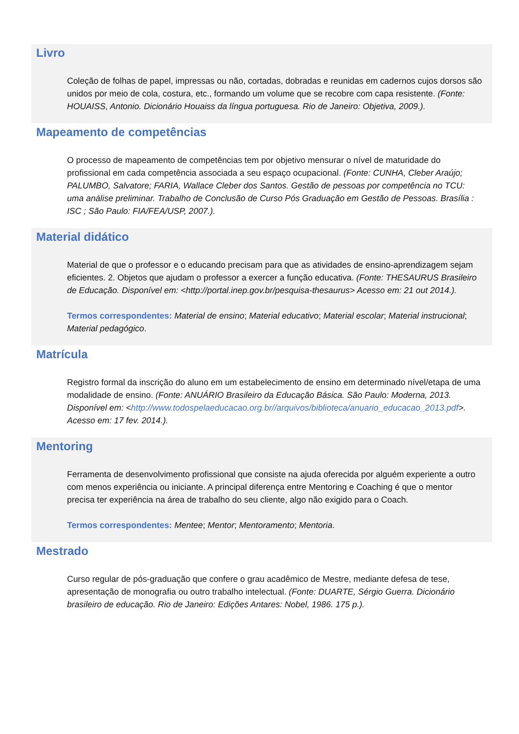Livro
Coleção de folhas de papel, impressas ou não, cortadas, dobradas e reunidas em cadernos cujos dorsos são unidos por meio de cola, costura, etc., formando um volume que se recobre com capa resistente. (Fonte: HOUAISS, Antonio. Dicionário Houaiss da língua portuguesa. Rio de Janeiro: Objetiva, 2009.).
Mapeamento de competências
O processo de mapeamento de competências tem por objetivo mensurar o nível de maturidade do profissional em cada competência associada a seu espaço ocupacional. (Fonte: CUNHA, Cleber Araújo; PALUMBO, Salvatore; FARIA, Wallace Cleber dos Santos. Gestão de pessoas por competência no TCU: uma análise preliminar. Trabalho de Conclusão de Curso Pós Graduação em Gestão de Pessoas. Brasília : ISC ; São Paulo: FIA/FEA/USP, 2007.).
Material didático
Material de que o professor e o educando precisam para que as atividades de ensino-aprendizagem sejam eficientes. 2. Objetos que ajudam o professor a exercer a função educativa. (Fonte: THESAURUS Brasileiro de Educação. Disponível em: <http://portal.inep.gov.br/pesquisa-thesaurus> Acesso em: 21 out 2014.).
Termos correspondentes: Material de ensino; Material educativo; Material escolar; Material instrucional; Material pedagógico.
Matrícula
Registro formal da inscrição do aluno em um estabelecimento de ensino em determinado nível/etapa de uma modalidade de ensino. (Fonte: ANUÁRIO Brasileiro da Educação Básica. São Paulo: Moderna, 2013. Disponível em: <http://www.todospelaeducacao.org.br//arquivos/biblioteca/anuario_educacao_2013.pdf>. Acesso em: 17 fev. 2014.).
Mentoring
Ferramenta de desenvolvimento profissional que consiste na ajuda oferecida por alguém experiente a outro com menos experiência ou iniciante. A principal diferença entre Mentoring e Coaching é que o mentor precisa ter experiência na área de trabalho do seu cliente, algo não exigido para o Coach.
Termos correspondentes: Mentee; Mentor; Mentoramento; Mentoria.
Mestrado
Curso regular de pós-graduação que confere o grau acadêmico de Mestre, mediante defesa de tese, apresentação de monografia ou outro trabalho intelectual. (Fonte: DUARTE, Sérgio Guerra. Dicionário brasileiro de educação. Rio de Janeiro: Edições Antares: Nobel, 1986. 175 p.).